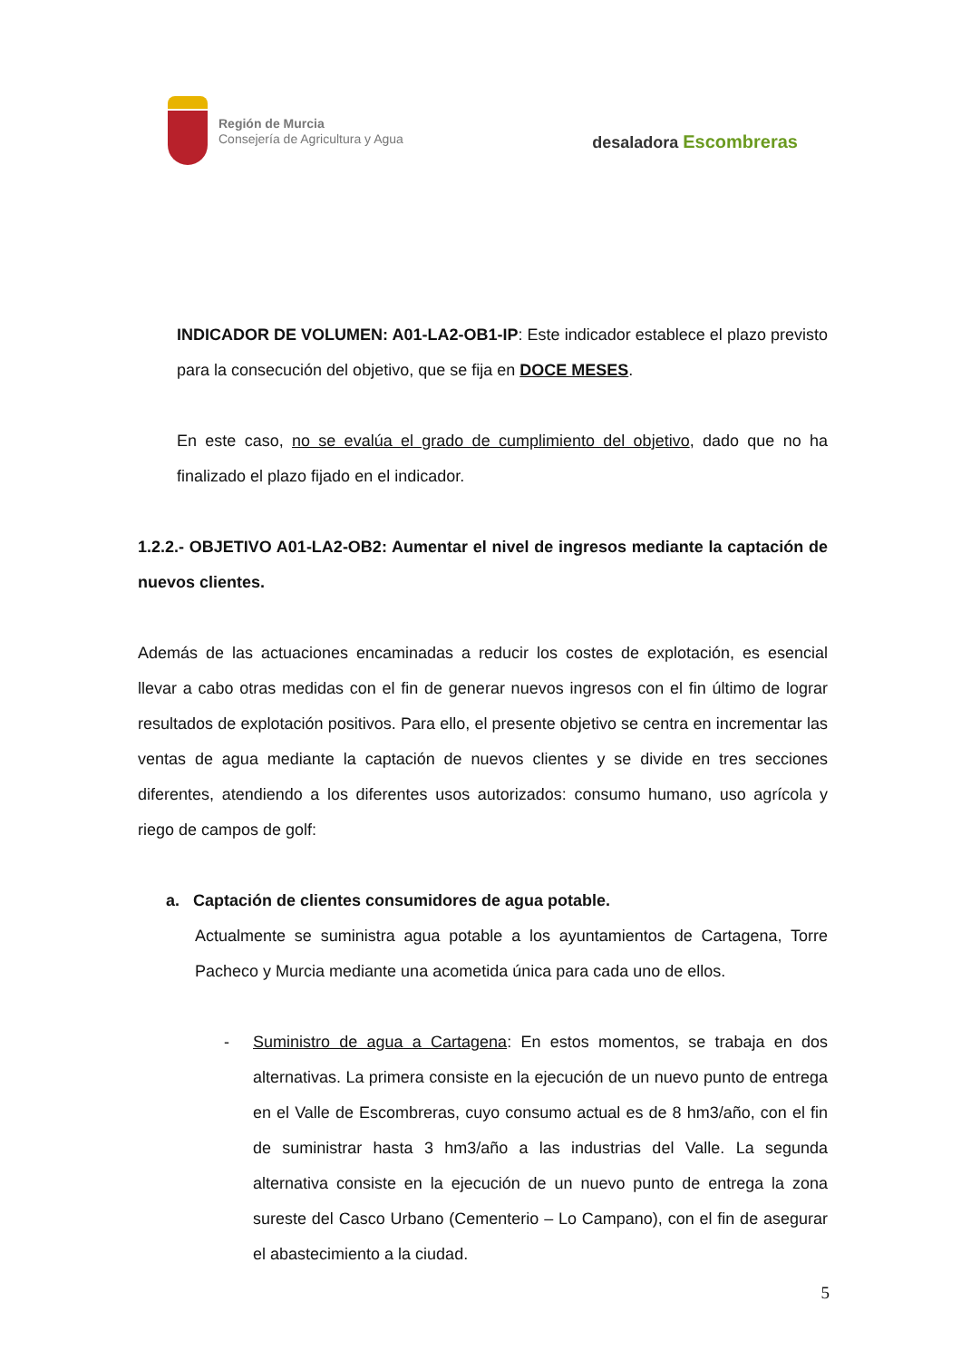Región de Murcia
Consejería de Agricultura y Agua
desaladora Escombreras
INDICADOR DE VOLUMEN: A01-LA2-OB1-IP: Este indicador establece el plazo previsto para la consecución del objetivo, que se fija en DOCE MESES.
En este caso, no se evalúa el grado de cumplimiento del objetivo, dado que no ha finalizado el plazo fijado en el indicador.
1.2.2.- OBJETIVO A01-LA2-OB2: Aumentar el nivel de ingresos mediante la captación de nuevos clientes.
Además de las actuaciones encaminadas a reducir los costes de explotación, es esencial llevar a cabo otras medidas con el fin de generar nuevos ingresos con el fin último de lograr resultados de explotación positivos. Para ello, el presente objetivo se centra en incrementar las ventas de agua mediante la captación de nuevos clientes y se divide en tres secciones diferentes, atendiendo a los diferentes usos autorizados: consumo humano, uso agrícola y riego de campos de golf:
a. Captación de clientes consumidores de agua potable.
Actualmente se suministra agua potable a los ayuntamientos de Cartagena, Torre Pacheco y Murcia mediante una acometida única para cada uno de ellos.
- Suministro de agua a Cartagena: En estos momentos, se trabaja en dos alternativas. La primera consiste en la ejecución de un nuevo punto de entrega en el Valle de Escombreras, cuyo consumo actual es de 8 hm3/año, con el fin de suministrar hasta 3 hm3/año a las industrias del Valle. La segunda alternativa consiste en la ejecución de un nuevo punto de entrega la zona sureste del Casco Urbano (Cementerio – Lo Campano), con el fin de asegurar el abastecimiento a la ciudad.
5